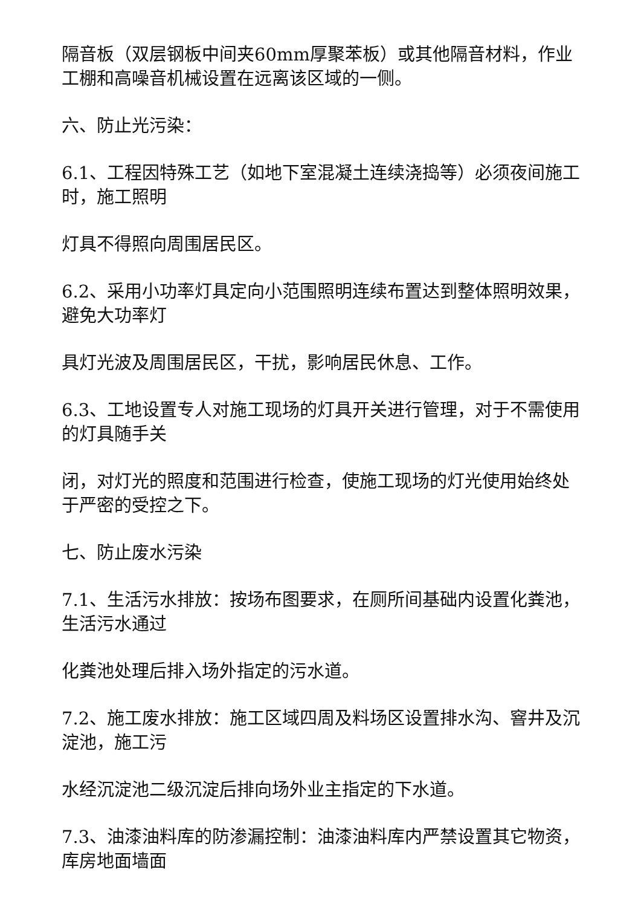隔音板（双层钢板中间夹60mm厚聚苯板）或其他隔音材料，作业工棚和高噪音机械设置在远离该区域的一侧。
六、防止光污染：
6.1、工程因特殊工艺（如地下室混凝土连续浇捣等）必须夜间施工时，施工照明
灯具不得照向周围居民区。
6.2、采用小功率灯具定向小范围照明连续布置达到整体照明效果，避免大功率灯
具灯光波及周围居民区，干扰，影响居民休息、工作。
6.3、工地设置专人对施工现场的灯具开关进行管理，对于不需使用的灯具随手关
闭，对灯光的照度和范围进行检查，使施工现场的灯光使用始终处于严密的受控之下。
七、防止废水污染
7.1、生活污水排放：按场布图要求，在厕所间基础内设置化粪池，生活污水通过
化粪池处理后排入场外指定的污水道。
7.2、施工废水排放：施工区域四周及料场区设置排水沟、窨井及沉淀池，施工污
水经沉淀池二级沉淀后排向场外业主指定的下水道。
7.3、油漆油料库的防渗漏控制：油漆油料库内严禁设置其它物资，库房地面墙面